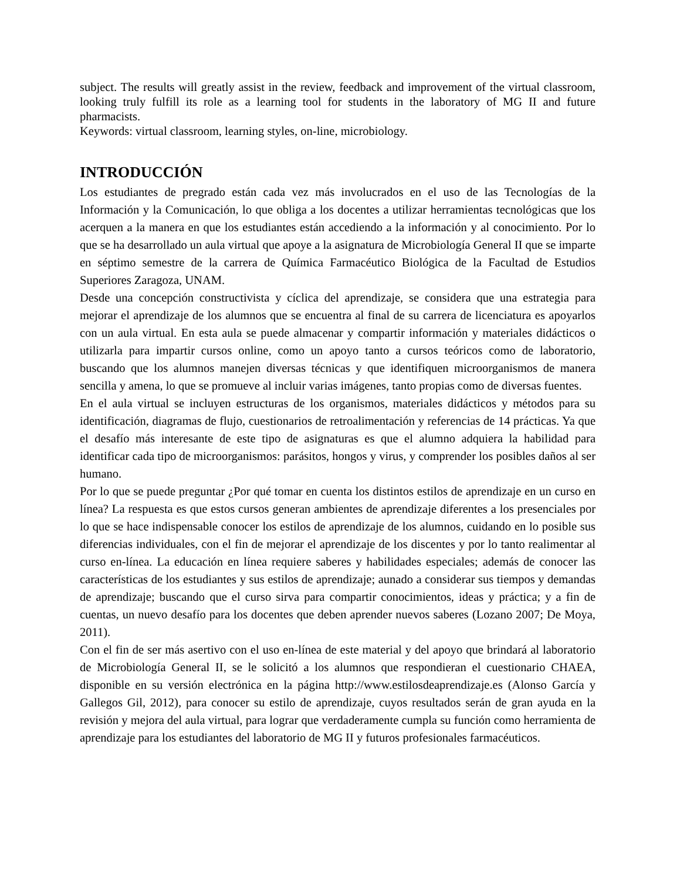subject. The results will greatly assist in the review, feedback and improvement of the virtual classroom, looking truly fulfill its role as a learning tool for students in the laboratory of MG II and future pharmacists.
Keywords: virtual classroom, learning styles, on-line, microbiology.
INTRODUCCIÓN
Los estudiantes de pregrado están cada vez más involucrados en el uso de las Tecnologías de la Información y la Comunicación, lo que obliga a los docentes a utilizar herramientas tecnológicas que los acerquen a la manera en que los estudiantes están accediendo a la información y al conocimiento. Por lo que se ha desarrollado un aula virtual que apoye a la asignatura de Microbiología General II que se imparte en séptimo semestre de la carrera de Química Farmacéutico Biológica de la Facultad de Estudios Superiores Zaragoza, UNAM.
Desde una concepción constructivista y cíclica del aprendizaje, se considera que una estrategia para mejorar el aprendizaje de los alumnos que se encuentra al final de su carrera de licenciatura es apoyarlos con un aula virtual. En esta aula se puede almacenar y compartir información y materiales didácticos o utilizarla para impartir cursos online, como un apoyo tanto a cursos teóricos como de laboratorio, buscando que los alumnos manejen diversas técnicas y que identifiquen microorganismos de manera sencilla y amena, lo que se promueve al incluir varias imágenes, tanto propias como de diversas fuentes.
En el aula virtual se incluyen estructuras de los organismos, materiales didácticos y métodos para su identificación, diagramas de flujo, cuestionarios de retroalimentación y referencias de 14 prácticas. Ya que el desafío más interesante de este tipo de asignaturas es que el alumno adquiera la habilidad para identificar cada tipo de microorganismos: parásitos, hongos y virus, y comprender los posibles daños al ser humano.
Por lo que se puede preguntar ¿Por qué tomar en cuenta los distintos estilos de aprendizaje en un curso en línea? La respuesta es que estos cursos generan ambientes de aprendizaje diferentes a los presenciales por lo que se hace indispensable conocer los estilos de aprendizaje de los alumnos, cuidando en lo posible sus diferencias individuales, con el fin de mejorar el aprendizaje de los discentes y por lo tanto realimentar al curso en-línea. La educación en línea requiere saberes y habilidades especiales; además de conocer las características de los estudiantes y sus estilos de aprendizaje; aunado a considerar sus tiempos y demandas de aprendizaje; buscando que el curso sirva para compartir conocimientos, ideas y práctica; y a fin de cuentas, un nuevo desafío para los docentes que deben aprender nuevos saberes (Lozano 2007; De Moya, 2011).
Con el fin de ser más asertivo con el uso en-línea de este material y del apoyo que brindará al laboratorio de Microbiología General II, se le solicitó a los alumnos que respondieran el cuestionario CHAEA, disponible en su versión electrónica en la página http://www.estilosdeaprendizaje.es (Alonso García y Gallegos Gil, 2012), para conocer su estilo de aprendizaje, cuyos resultados serán de gran ayuda en la revisión y mejora del aula virtual, para lograr que verdaderamente cumpla su función como herramienta de aprendizaje para los estudiantes del laboratorio de MG II y futuros profesionales farmacéuticos.